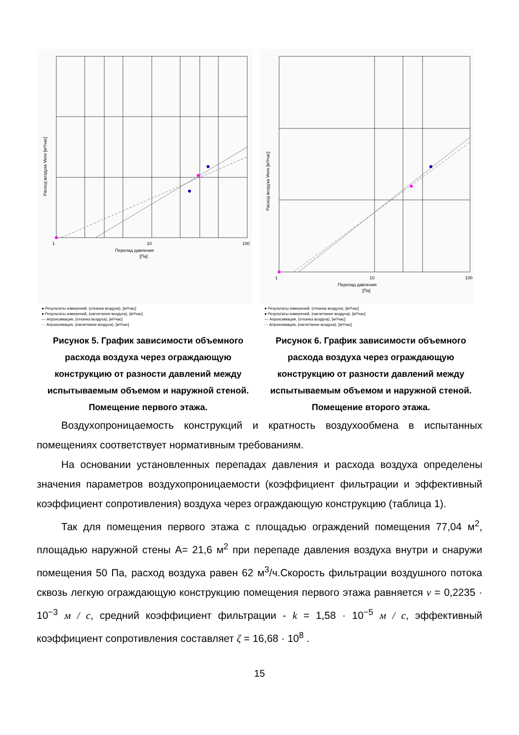1
10
100
Перепад давления
[Па]
Расход воздуха Venv [м³/час]
● Результаты измерений, (откачка воздуха), [м³/час]
● Результаты измерений, (нагнетание воздуха), [м³/час]
— Апроксимация, (откачка воздуха), [м³/час]
- - Апроксимация, (нагнетание воздуха), [м³/час]
Рисунок 5. График зависимости объемного расхода воздуха через ограждающую конструкцию от разности давлений между испытываемым объемом и наружной стеной. Помещение первого этажа.
1
10
100
Перепад давления
[Па]
Расход воздуха Venv [м³/час]
● Результаты измерений, (откачка воздуха), [м³/час]
● Результаты измерений, (нагнетание воздуха), [м³/час]
— Апроксимация, (откачка воздуха), [м³/час]
- - Апроксимация, (нагнетание воздуха), [м³/час]
Рисунок 6. График зависимости объемного расхода воздуха через ограждающую конструкцию от разности давлений между испытываемым объемом и наружной стеной. Помещение второго этажа.
Воздухопроницаемость конструкций и кратность воздухообмена в испытанных помещениях соответствует нормативным требованиям.
На основании установленных перепадах давления и расхода воздуха определены значения параметров воздухопроницаемости (коэффициент фильтрации и эффективный коэффициент сопротивления) воздуха через ограждающую конструкцию (таблица 1).
Так для помещения первого этажа с площадью ограждений помещения 77,04 м<sup>2</sup>, площадью наружной стены А= 21,6 м<sup>2</sup> при перепаде давления воздуха внутри и снаружи помещения 50 Па, расход воздуха равен 62 м<sup>3</sup>/ч.Скорость фильтрации воздушного потока сквозь легкую ограждающую конструкцию помещения первого этажа равняется v = 0,2235 · 10<sup>−3</sup> м / с, средний коэффициент фильтрации - k = 1,58 · 10<sup>−5</sup> м / с, эффективный коэффициент сопротивления составляет ζ = 16,68 · 10<sup>8</sup> .
15